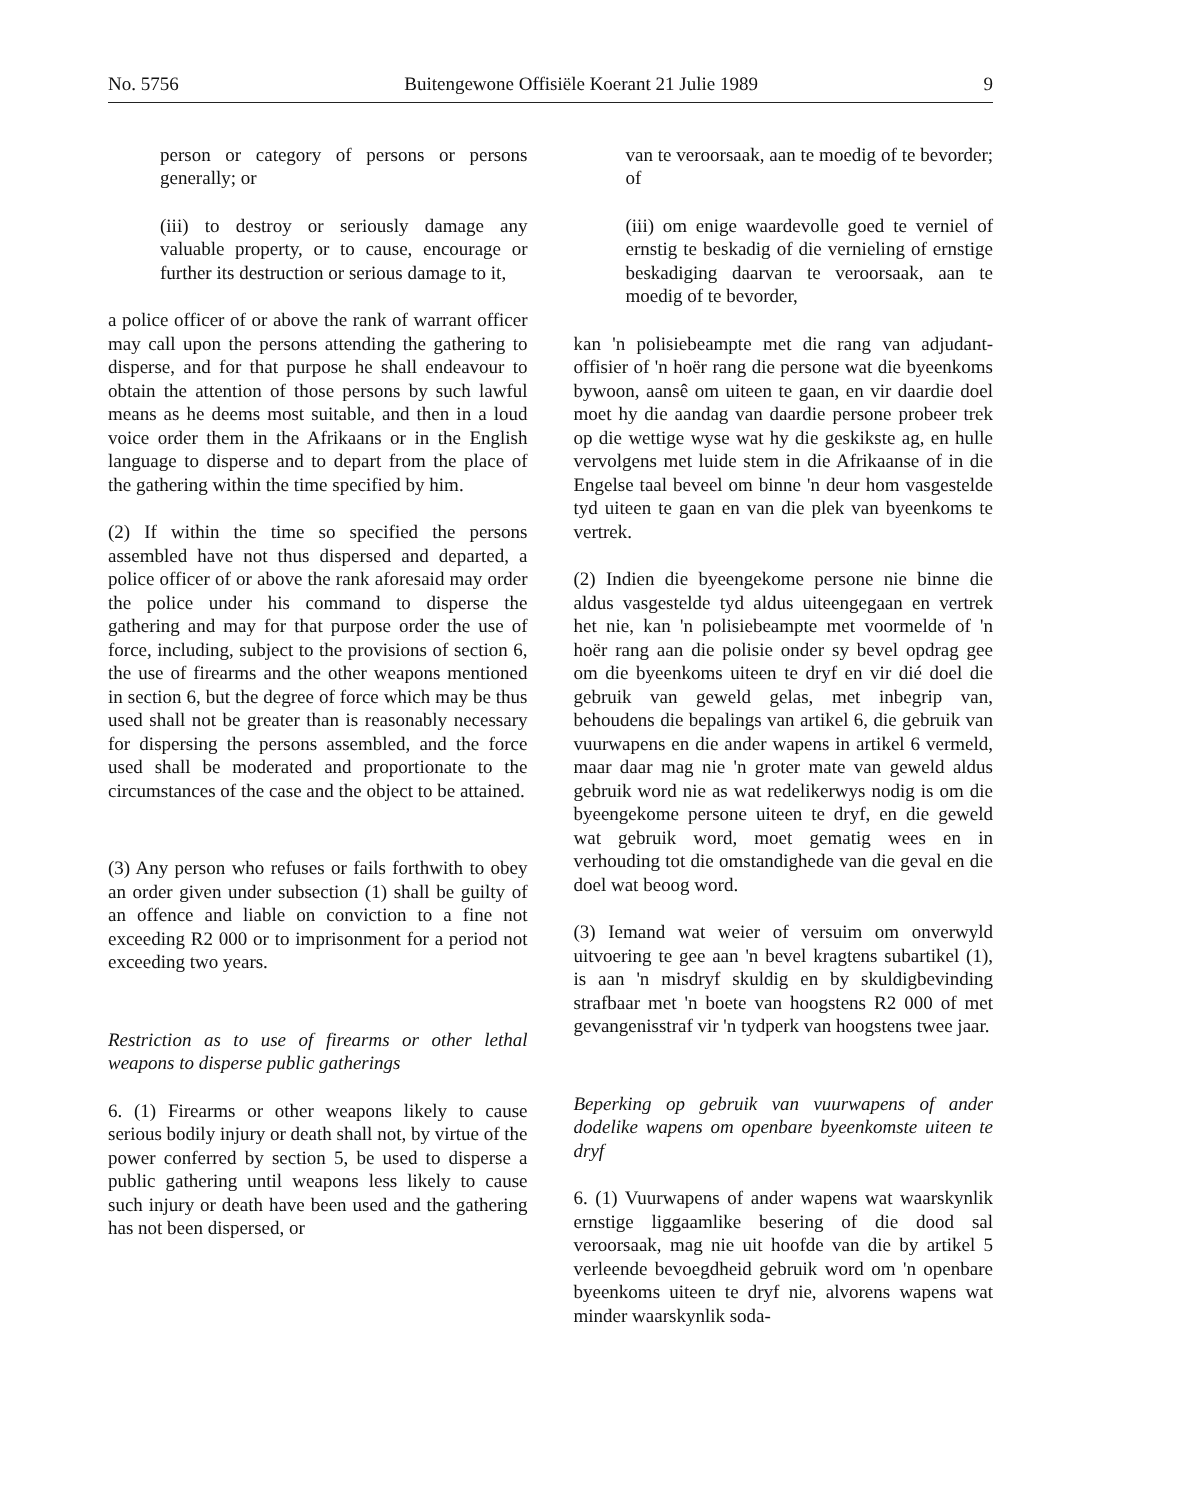No. 5756 Buitengewone Offisiële Koerant 21 Julie 1989 9
person or category of persons or persons generally; or
(iii) to destroy or seriously damage any valuable property, or to cause, encourage or further its destruction or serious damage to it,
a police officer of or above the rank of warrant officer may call upon the persons attending the gathering to disperse, and for that purpose he shall endeavour to obtain the attention of those persons by such lawful means as he deems most suitable, and then in a loud voice order them in the Afrikaans or in the English language to disperse and to depart from the place of the gathering within the time specified by him.
(2) If within the time so specified the persons assembled have not thus dispersed and departed, a police officer of or above the rank aforesaid may order the police under his command to disperse the gathering and may for that purpose order the use of force, including, subject to the provisions of section 6, the use of firearms and the other weapons mentioned in section 6, but the degree of force which may be thus used shall not be greater than is reasonably necessary for dispersing the persons assembled, and the force used shall be moderated and proportionate to the circumstances of the case and the object to be attained.
(3) Any person who refuses or fails forthwith to obey an order given under subsection (1) shall be guilty of an offence and liable on conviction to a fine not exceeding R2 000 or to imprisonment for a period not exceeding two years.
Restriction as to use of firearms or other lethal weapons to disperse public gatherings
6. (1) Firearms or other weapons likely to cause serious bodily injury or death shall not, by virtue of the power conferred by section 5, be used to disperse a public gathering until weapons less likely to cause such injury or death have been used and the gathering has not been dispersed, or
van te veroorsaak, aan te moedig of te bevorder; of
(iii) om enige waardevolle goed te verniel of ernstig te beskadig of die vernieling of ernstige beskadiging daarvan te veroorsaak, aan te moedig of te bevorder,
kan 'n polisiebeampte met die rang van adjudant-offisier of 'n hoër rang die persone wat die byeenkoms bywoon, aansê om uiteen te gaan, en vir daardie doel moet hy die aandag van daardie persone probeer trek op die wettige wyse wat hy die geskikste ag, en hulle vervolgens met luide stem in die Afrikaanse of in die Engelse taal beveel om binne 'n deur hom vasgestelde tyd uiteen te gaan en van die plek van byeenkoms te vertrek.
(2) Indien die byeengekome persone nie binne die aldus vasgestelde tyd aldus uiteengegaan en vertrek het nie, kan 'n polisiebeampte met voormelde of 'n hoër rang aan die polisie onder sy bevel opdrag gee om die byeenkoms uiteen te dryf en vir dié doel die gebruik van geweld gelas, met inbegrip van, behoudens die bepalings van artikel 6, die gebruik van vuurwapens en die ander wapens in artikel 6 vermeld, maar daar mag nie 'n groter mate van geweld aldus gebruik word nie as wat redelikerwys nodig is om die byeengekome persone uiteen te dryf, en die geweld wat gebruik word, moet gematig wees en in verhouding tot die omstandighede van die geval en die doel wat beoog word.
(3) Iemand wat weier of versuim om onverwyld uitvoering te gee aan 'n bevel kragtens subartikel (1), is aan 'n misdryf skuldig en by skuldigbevinding strafbaar met 'n boete van hoogstens R2 000 of met gevangenisstraf vir 'n tydperk van hoogstens twee jaar.
Beperking op gebruik van vuurwapens of ander dodelike wapens om openbare byeenkomste uiteen te dryf
6. (1) Vuurwapens of ander wapens wat waarskynlik ernstige liggaamlike besering of die dood sal veroorsaak, mag nie uit hoofde van die by artikel 5 verleende bevoegdheid gebruik word om 'n openbare byeenkoms uiteen te dryf nie, alvorens wapens wat minder waarskynlik soda-